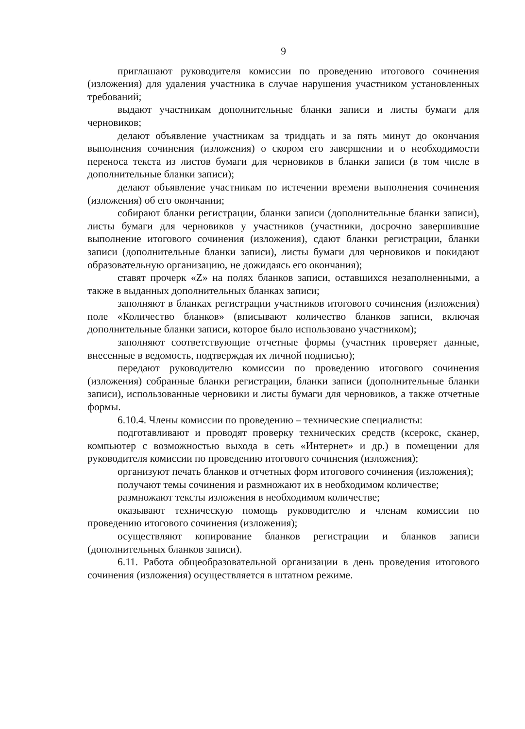9
приглашают руководителя комиссии по проведению итогового сочинения (изложения) для удаления участника в случае нарушения участником установленных требований;
выдают участникам дополнительные бланки записи и листы бумаги для черновиков;
делают объявление участникам за тридцать и за пять минут до окончания выполнения сочинения (изложения) о скором его завершении и о необходимости переноса текста из листов бумаги для черновиков в бланки записи (в том числе в дополнительные бланки записи);
делают объявление участникам по истечении времени выполнения сочинения (изложения) об его окончании;
собирают бланки регистрации, бланки записи (дополнительные бланки записи), листы бумаги для черновиков у участников (участники, досрочно завершившие выполнение итогового сочинения (изложения), сдают бланки регистрации, бланки записи (дополнительные бланки записи), листы бумаги для черновиков и покидают образовательную организацию, не дожидаясь его окончания);
ставят прочерк «Z» на полях бланков записи, оставшихся незаполненными, а также в выданных дополнительных бланках записи;
заполняют в бланках регистрации участников итогового сочинения (изложения) поле «Количество бланков» (вписывают количество бланков записи, включая дополнительные бланки записи, которое было использовано участником);
заполняют соответствующие отчетные формы (участник проверяет данные, внесенные в ведомость, подтверждая их личной подписью);
передают руководителю комиссии по проведению итогового сочинения (изложения) собранные бланки регистрации, бланки записи (дополнительные бланки записи), использованные черновики и листы бумаги для черновиков, а также отчетные формы.
6.10.4. Члены комиссии по проведению – технические специалисты:
подготавливают и проводят проверку технических средств (ксерокс, сканер, компьютер с возможностью выхода в сеть «Интернет» и др.) в помещении для руководителя комиссии по проведению итогового сочинения (изложения);
организуют печать бланков и отчетных форм итогового сочинения (изложения);
получают темы сочинения и размножают их в необходимом количестве;
размножают тексты изложения в необходимом количестве;
оказывают техническую помощь руководителю и членам комиссии по проведению итогового сочинения (изложения);
осуществляют копирование бланков регистрации и бланков записи (дополнительных бланков записи).
6.11. Работа общеобразовательной организации в день проведения итогового сочинения (изложения) осуществляется в штатном режиме.